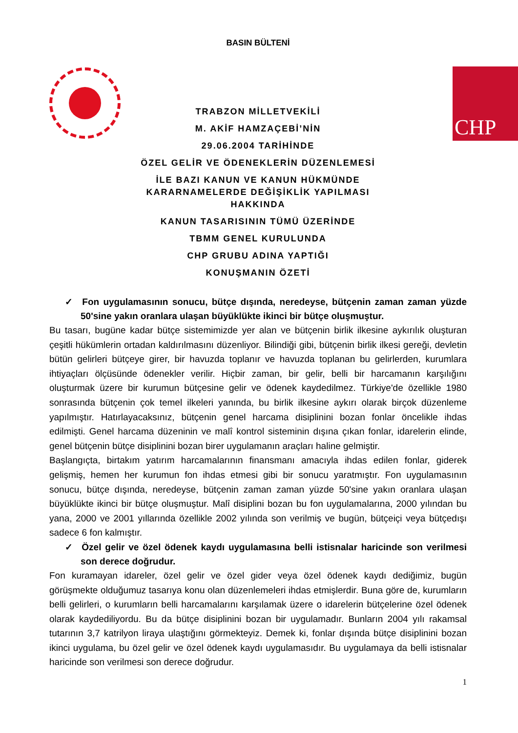BASIN BÜLTENİ
CHP
TRABZON MİLLETVEKİLİ
M. AKİF HAMZAÇEBİ’NİN
29.06.2004 TARİHİNDE
ÖZEL GELİR VE ÖDENEKLERİN DÜZENLEMESİ
İLE BAZI KANUN VE KANUN HÜKMÜNDE
KARARNAMELERDE DEĞİŞİKLİK YAPILMASI
HAKKINDA
KANUN TASARISININ TÜMÜ ÜZERİNDE
TBMM GENEL KURULUNDA
CHP GRUBU ADINA YAPTIĞI
KONUŞMANIN ÖZETİ
✓ Fon uygulamasının sonucu, bütçe dışında, neredeyse, bütçenin zaman zaman yüzde 50'sine yakın oranlara ulaşan büyüklükte ikinci bir bütçe oluşmuştur.
Bu tasarı, bugüne kadar bütçe sistemimizde yer alan ve bütçenin birlik ilkesine aykırılık oluşturan çeşitli hükümlerin ortadan kaldırılmasını düzenliyor. Bilindiği gibi, bütçenin birlik ilkesi gereği, devletin bütün gelirleri bütçeye girer, bir havuzda toplanır ve havuzda toplanan bu gelirlerden, kurumlara ihtiyaçları ölçüsünde ödenekler verilir. Hiçbir zaman, bir gelir, belli bir harcamanın karşılığını oluşturmak üzere bir kurumun bütçesine gelir ve ödenek kaydedilmez. Türkiye'de özellikle 1980 sonrasında bütçenin çok temel ilkeleri yanında, bu birlik ilkesine aykırı olarak birçok düzenleme yapılmıştır. Hatırlayacaksınız, bütçenin genel harcama disiplinini bozan fonlar öncelikle ihdas edilmişti. Genel harcama düzeninin ve malî kontrol sisteminin dışına çıkan fonlar, idarelerin elinde, genel bütçenin bütçe disiplinini bozan birer uygulamanın araçları haline gelmiştir.
Başlangıçta, birtakım yatırım harcamalarının finansmanı amacıyla ihdas edilen fonlar, giderek gelişmiş, hemen her kurumun fon ihdas etmesi gibi bir sonucu yaratmıştır. Fon uygulamasının sonucu, bütçe dışında, neredeyse, bütçenin zaman zaman yüzde 50'sine yakın oranlara ulaşan büyüklükte ikinci bir bütçe oluşmuştur. Malî disiplini bozan bu fon uygulamalarına, 2000 yılından bu yana, 2000 ve 2001 yıllarında özellikle 2002 yılında son verilmiş ve bugün, bütçeiçi veya bütçedışı sadece 6 fon kalmıştır.
✓ Özel gelir ve özel ödenek kaydı uygulamasına belli istisnalar haricinde son verilmesi son derece doğrudur.
Fon kuramayan idareler, özel gelir ve özel gider veya özel ödenek kaydı dediğimiz, bugün görüşmekte olduğumuz tasarıya konu olan düzenlemeleri ihdas etmişlerdir. Buna göre de, kurumların belli gelirleri, o kurumların belli harcamalarını karşılamak üzere o idarelerin bütçelerine özel ödenek olarak kaydediliyordu. Bu da bütçe disiplinini bozan bir uygulamadır. Bunların 2004 yılı rakamsal tutarının 3,7 katrilyon liraya ulaştığını görmekteyiz. Demek ki, fonlar dışında bütçe disiplinini bozan ikinci uygulama, bu özel gelir ve özel ödenek kaydı uygulamasıdır. Bu uygulamaya da belli istisnalar haricinde son verilmesi son derece doğrudur.
1